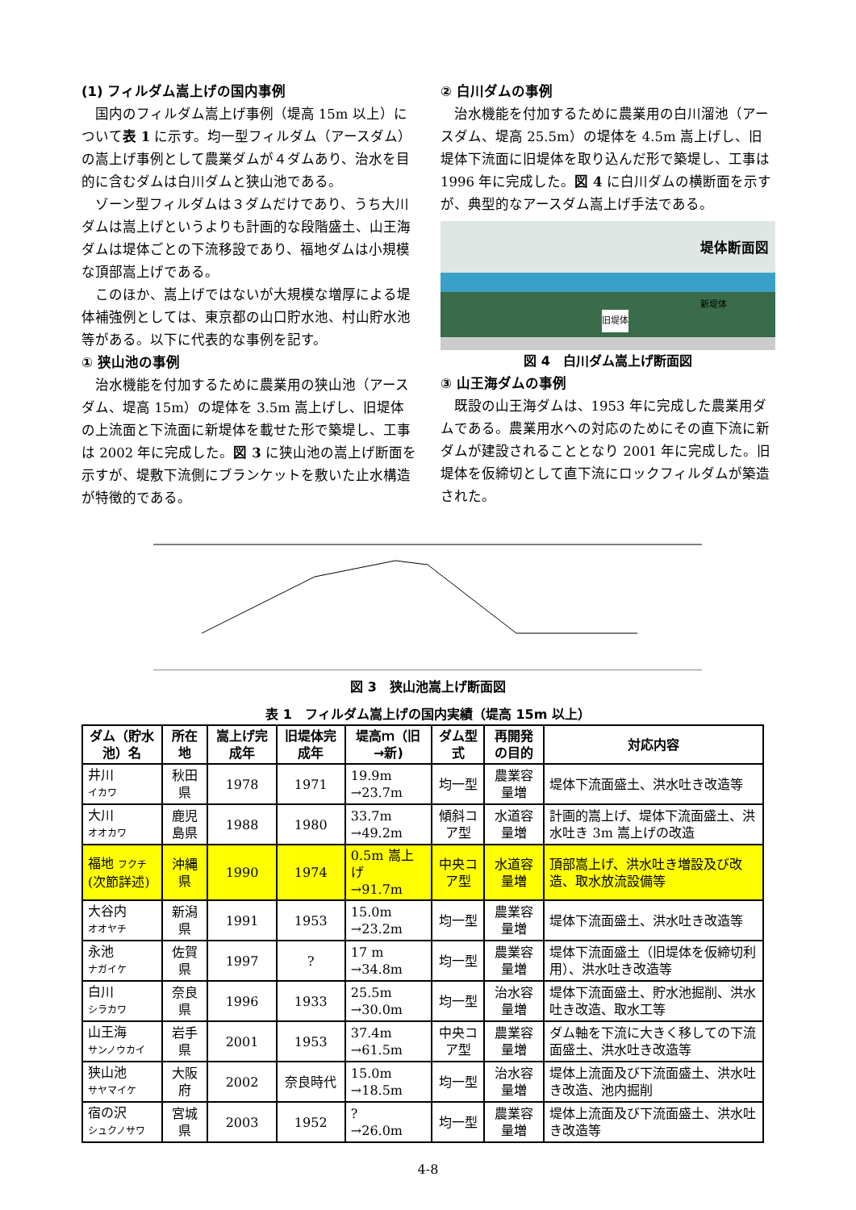(1) フィルダム嵩上げの国内事例
国内のフィルダム嵩上げ事例（堤高 15m 以上）について表 1 に示す。均一型フィルダム（アースダム）の嵩上げ事例として農業ダムが４ダムあり、治水を目的に含むダムは白川ダムと狭山池である。
ゾーン型フィルダムは３ダムだけであり、うち大川ダムは嵩上げというよりも計画的な段階盛土、山王海ダムは堤体ごとの下流移設であり、福地ダムは小規模な頂部嵩上げである。
このほか、嵩上げではないが大規模な増厚による堤体補強例としては、東京都の山口貯水池、村山貯水池等がある。以下に代表的な事例を記す。
① 狭山池の事例
治水機能を付加するために農業用の狭山池（アースダム、堤高 15m）の堤体を 3.5m 嵩上げし、旧堤体の上流面と下流面に新堤体を載せた形で築堤し、工事は 2002 年に完成した。図 3 に狭山池の嵩上げ断面を示すが、堤敷下流側にブランケットを敷いた止水構造が特徴的である。
② 白川ダムの事例
治水機能を付加するために農業用の白川溜池（アースダム、堤高 25.5m）の堤体を 4.5m 嵩上げし、旧堤体下流面に旧堤体を取り込んだ形で築堤し、工事は 1996 年に完成した。図 4 に白川ダムの横断面を示すが、典型的なアースダム嵩上げ手法である。
堤体断面図
旧堤体
新堤体
図 4　白川ダム嵩上げ断面図
③ 山王海ダムの事例
既設の山王海ダムは、1953 年に完成した農業用ダムである。農業用水への対応のためにその直下流に新ダムが建設されることとなり 2001 年に完成した。旧堤体を仮締切として直下流にロックフィルダムが築造された。
図 3　狭山池嵩上げ断面図
表 1　フィルダム嵩上げの国内実績（堤高 15m 以上）
| ダム（貯水池）名 | 所在地 | 嵩上げ完成年 | 旧堤体完成年 | 堤高ｍ（旧→新) | ダム型式 | 再開発の目的 | 対応内容 |
| --- | --- | --- | --- | --- | --- | --- | --- |
| 井川 イカワ | 秋田県 | 1978 | 1971 | 19.9m →23.7m | 均一型 | 農業容量増 | 堤体下流面盛土、洪水吐き改造等 |
| 大川 オオカワ | 鹿児島県 | 1988 | 1980 | 33.7m →49.2m | 傾斜コア型 | 水道容量増 | 計画的嵩上げ、堤体下流面盛土、洪水吐き 3m 嵩上げの改造 |
| 福地 フクチ (次節詳述) | 沖縄県 | 1990 | 1974 | 0.5m 嵩上げ →91.7m | 中央コア型 | 水道容量増 | 頂部嵩上げ、洪水吐き増設及び改造、取水放流設備等 |
| 大谷内 オオヤチ | 新潟県 | 1991 | 1953 | 15.0m →23.2m | 均一型 | 農業容量増 | 堤体下流面盛土、洪水吐き改造等 |
| 永池 ナガイケ | 佐賀県 | 1997 | ? | 17 m →34.8m | 均一型 | 農業容量増 | 堤体下流面盛土（旧堤体を仮締切利用）、洪水吐き改造等 |
| 白川 シラカワ | 奈良県 | 1996 | 1933 | 25.5m →30.0m | 均一型 | 治水容量増 | 堤体下流面盛土、貯水池掘削、洪水吐き改造、取水工等 |
| 山王海 サンノウカイ | 岩手県 | 2001 | 1953 | 37.4m →61.5m | 中央コア型 | 農業容量増 | ダム軸を下流に大きく移しての下流面盛土、洪水吐き改造等 |
| 狭山池 サヤマイケ | 大阪府 | 2002 | 奈良時代 | 15.0m →18.5m | 均一型 | 治水容量増 | 堤体上流面及び下流面盛土、洪水吐き改造、池内掘削 |
| 宿の沢 シュクノサワ | 宮城県 | 2003 | 1952 | ? →26.0m | 均一型 | 農業容量増 | 堤体上流面及び下流面盛土、洪水吐き改造等 |
4-8